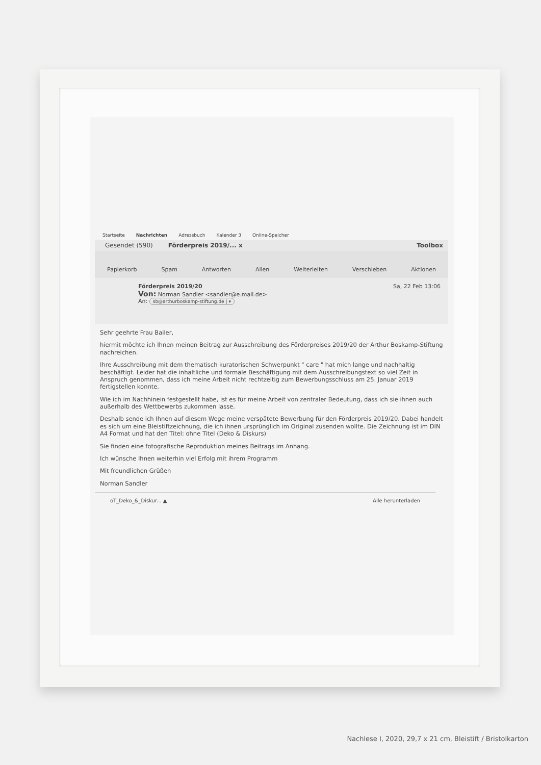Startseite Nachrichten Adressbuch Kalender 3 Online-Speicher
Gesendet (590) Förderpreis 2019/... x Toolbox
Papierkorb Spam Antworten Allen Weiterleiten Verschieben Aktionen
Förderpreis 2019/20 Sa, 22 Feb 13:06
Von: Norman Sandler <sandler@e.mail.de>
An: sb@arthurboskamp-stiftung.de | ▾
Sehr geehrte Frau Bailer,
hiermit möchte ich Ihnen meinen Beitrag zur Ausschreibung des Förderpreises 2019/20 der Arthur Boskamp-Stiftung nachreichen.
Ihre Ausschreibung mit dem thematisch kuratorischen Schwerpunkt " care " hat mich lange und nachhaltig beschäftigt. Leider hat die inhaltliche und formale Beschäftigung mit dem Ausschreibungstext so viel Zeit in Anspruch genommen, dass ich meine Arbeit nicht rechtzeitig zum Bewerbungsschluss am 25. Januar 2019 fertigstellen konnte.
Wie ich im Nachhinein festgestellt habe, ist es für meine Arbeit von zentraler Bedeutung, dass ich sie ihnen auch außerhalb des Wettbewerbs zukommen lasse.
Deshalb sende ich Ihnen auf diesem Wege meine verspätete Bewerbung für den Förderpreis 2019/20. Dabei handelt es sich um eine Bleistiftzeichnung, die ich ihnen ursprünglich im Original zusenden wollte. Die Zeichnung ist im DIN A4 Format und hat den Titel: ohne Titel (Deko & Diskurs)
Sie finden eine fotografische Reproduktion meines Beitrags im Anhang.
Ich wünsche Ihnen weiterhin viel Erfolg mit ihrem Programm
Mit freundlichen Grüßen
Norman Sandler
oT_Deko_&_Diskur... ▲ Alle herunterladen
Nachlese I, 2020, 29,7 x 21 cm, Bleistift / Bristolkarton